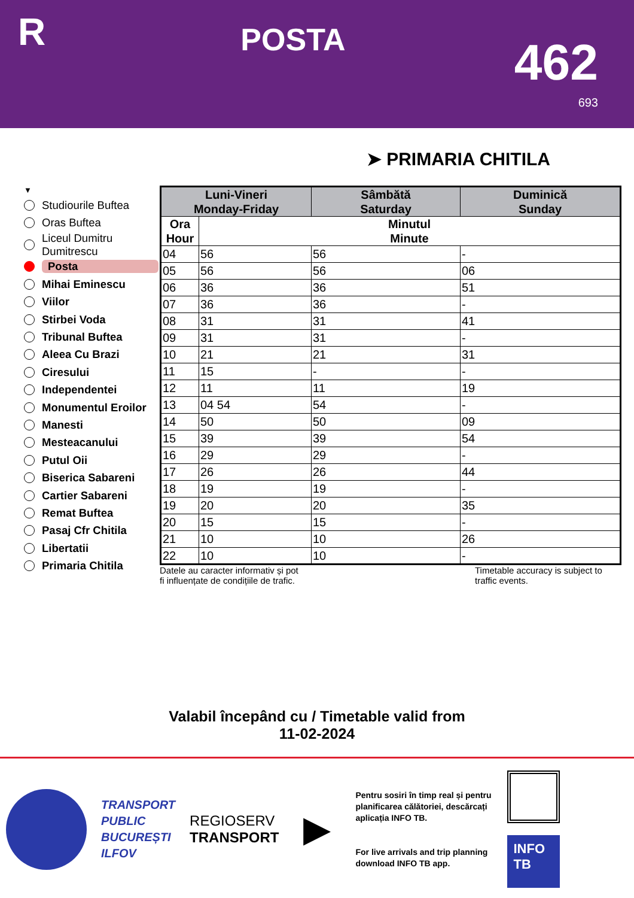R
POSTA
462
693
➤ PRIMARIA CHITILA
▼
Studiourile Buftea
Oras Buftea
Liceul Dumitru
Dumitrescu
Posta
Mihai Eminescu
Viilor
Stirbei Voda
Tribunal Buftea
Aleea Cu Brazi
Ciresului
Independentei
Monumentul Eroilor
Manesti
Mesteacanului
Putul Oii
Biserica Sabareni
Cartier Sabareni
Remat Buftea
Pasaj Cfr Chitila
Libertatii
Primaria Chitila
| Luni-Vineri Monday-Friday | | Sâmbătă Saturday | Duminică Sunday |
| --- | --- | --- | --- |
| Ora Hour | Minutul Minute | | |
| 04 | 56 | 56 | - |
| 05 | 56 | 56 | 06 |
| 06 | 36 | 36 | 51 |
| 07 | 36 | 36 | - |
| 08 | 31 | 31 | 41 |
| 09 | 31 | 31 | - |
| 10 | 21 | 21 | 31 |
| 11 | 15 | - | - |
| 12 | 11 | 11 | 19 |
| 13 | 04 54 | 54 | - |
| 14 | 50 | 50 | 09 |
| 15 | 39 | 39 | 54 |
| 16 | 29 | 29 | - |
| 17 | 26 | 26 | 44 |
| 18 | 19 | 19 | - |
| 19 | 20 | 20 | 35 |
| 20 | 15 | 15 | - |
| 21 | 10 | 10 | 26 |
| 22 | 10 | 10 | - |
Datele au caracter informativ și pot
fi influențate de condițiile de trafic.
Timetable accuracy is subject to traffic events.
Valabil începând cu / Timetable valid from
11-02-2024
TRANSPORT
PUBLIC
BUCUREȘTI
ILFOV
REGIOSERV
TRANSPORT
▶
Pentru sosiri în timp real și pentru planificarea călătoriei, descărcați aplicația INFO TB.
For live arrivals and trip planning download INFO TB app.
INFO
TB